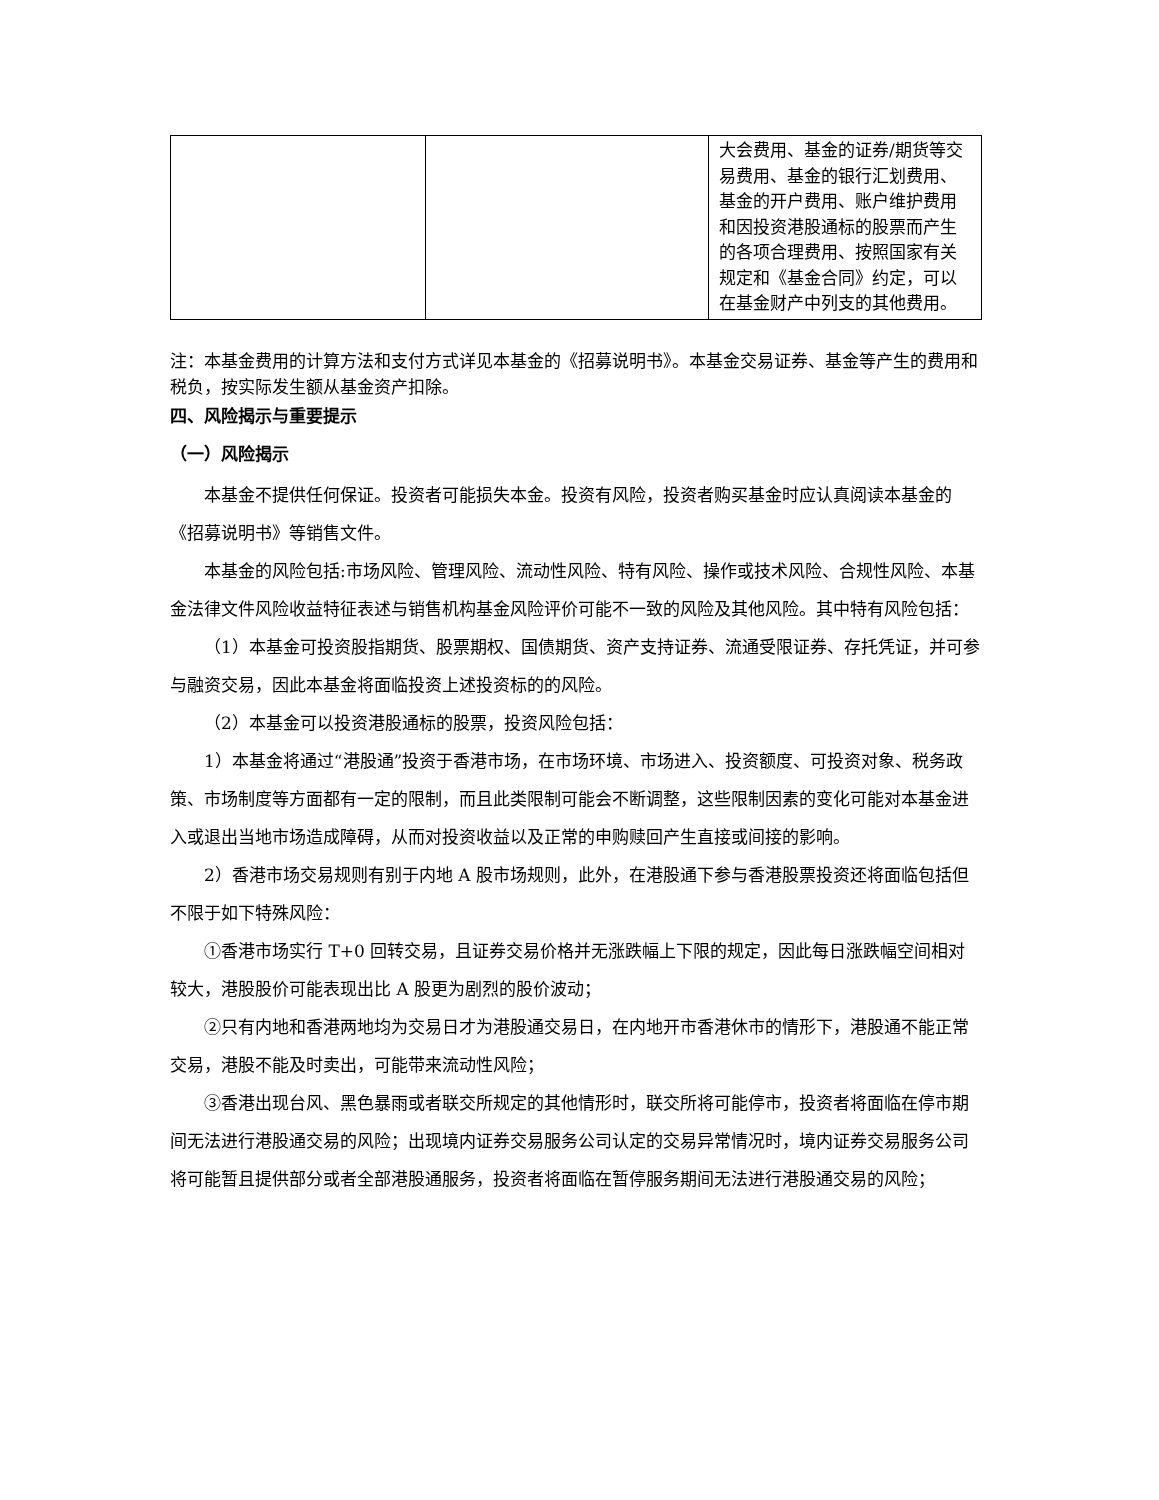| | | 大会费用、基金的证券/期货等交易费用、基金的银行汇划费用、基金的开户费用、账户维护费用和因投资港股通标的股票而产生的各项合理费用、按照国家有关规定和《基金合同》约定，可以在基金财产中列支的其他费用。 |
注：本基金费用的计算方法和支付方式详见本基金的《招募说明书》。本基金交易证券、基金等产生的费用和税负，按实际发生额从基金资产扣除。
四、风险揭示与重要提示
（一）风险揭示
本基金不提供任何保证。投资者可能损失本金。投资有风险，投资者购买基金时应认真阅读本基金的《招募说明书》等销售文件。
本基金的风险包括:市场风险、管理风险、流动性风险、特有风险、操作或技术风险、合规性风险、本基金法律文件风险收益特征表述与销售机构基金风险评价可能不一致的风险及其他风险。其中特有风险包括：
（1）本基金可投资股指期货、股票期权、国债期货、资产支持证券、流通受限证券、存托凭证，并可参与融资交易，因此本基金将面临投资上述投资标的的风险。
（2）本基金可以投资港股通标的股票，投资风险包括：
1）本基金将通过“港股通”投资于香港市场，在市场环境、市场进入、投资额度、可投资对象、税务政策、市场制度等方面都有一定的限制，而且此类限制可能会不断调整，这些限制因素的变化可能对本基金进入或退出当地市场造成障碍，从而对投资收益以及正常的申购赎回产生直接或间接的影响。
2）香港市场交易规则有别于内地 A 股市场规则，此外，在港股通下参与香港股票投资还将面临包括但不限于如下特殊风险：
①香港市场实行 T+0 回转交易，且证券交易价格并无涨跌幅上下限的规定，因此每日涨跌幅空间相对较大，港股股价可能表现出比 A 股更为剧烈的股价波动；
②只有内地和香港两地均为交易日才为港股通交易日，在内地开市香港休市的情形下，港股通不能正常交易，港股不能及时卖出，可能带来流动性风险；
③香港出现台风、黑色暴雨或者联交所规定的其他情形时，联交所将可能停市，投资者将面临在停市期间无法进行港股通交易的风险；出现境内证券交易服务公司认定的交易异常情况时，境内证券交易服务公司将可能暂且提供部分或者全部港股通服务，投资者将面临在暂停服务期间无法进行港股通交易的风险；